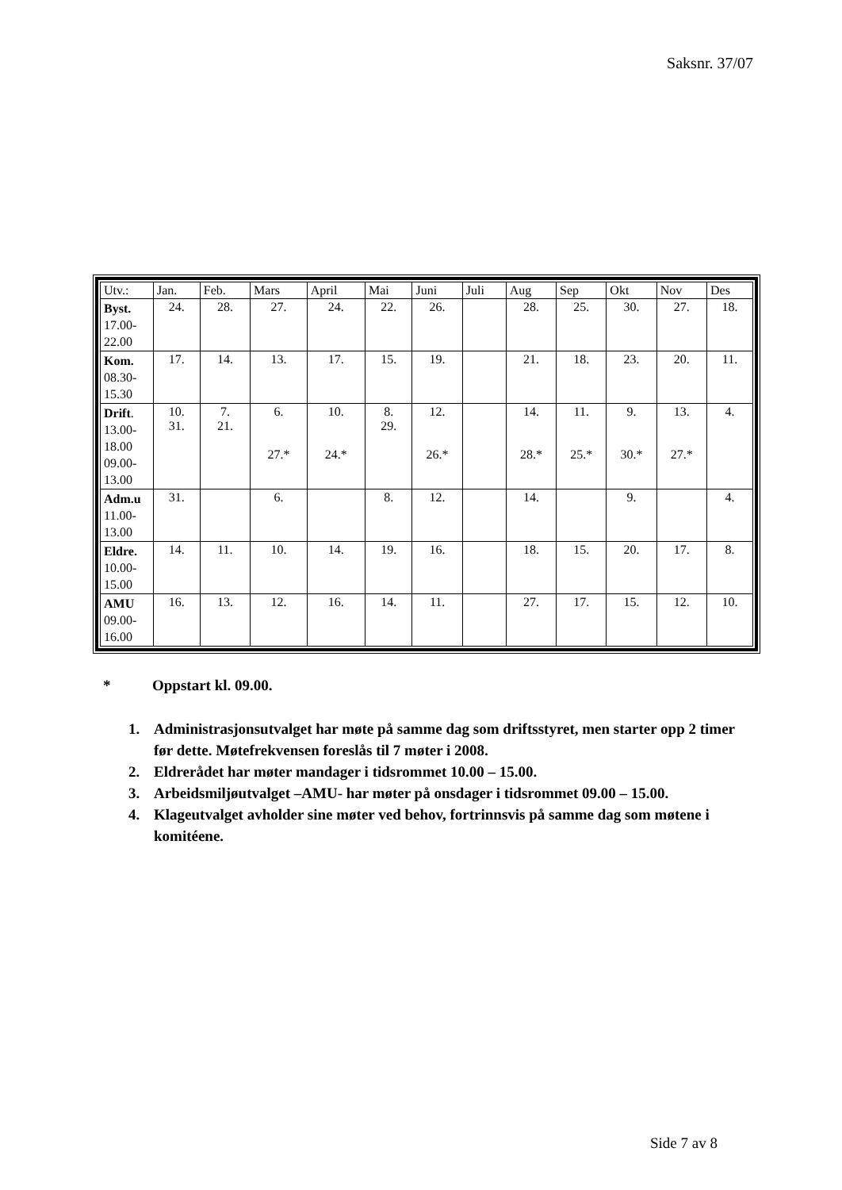Saksnr. 37/07
| Utv.: | Jan. | Feb. | Mars | April | Mai | Juni | Juli | Aug | Sep | Okt | Nov | Des |
| --- | --- | --- | --- | --- | --- | --- | --- | --- | --- | --- | --- | --- |
| Byst. 17.00- 22.00 | 24. | 28. | 27. | 24. | 22. | 26. | | 28. | 25. | 30. | 27. | 18. |
| Kom. 08.30- 15.30 | 17. | 14. | 13. | 17. | 15. | 19. | | 21. | 18. | 23. | 20. | 11. |
| Drift . 13.00- 18.00 09.00- 13.00 | 10. 31. | 7. 21. | 6. 27.* | 10. 24.* | 8. 29. | 12. 26.* | | 14. 28.* | 11. 25.* | 9. 30.* | 13. 27.* | 4. |
| Adm.u 11.00- 13.00 | 31. | | 6. | | 8. | 12. | | 14. | | 9. | | 4. |
| Eldre. 10.00- 15.00 | 14. | 11. | 10. | 14. | 19. | 16. | | 18. | 15. | 20. | 17. | 8. |
| AMU 09.00- 16.00 | 16. | 13. | 12. | 16. | 14. | 11. | | 27. | 17. | 15. | 12. | 10. |
* Oppstart kl. 09.00.
1. Administrasjonsutvalget har møte på samme dag som driftsstyret, men starter opp 2 timer før dette. Møtefrekvensen foreslås til 7 møter i 2008.
2. Eldrerådet har møter mandager i tidsrommet 10.00 – 15.00.
3. Arbeidsmiljøutvalget –AMU- har møter på onsdager i tidsrommet 09.00 – 15.00.
4. Klageutvalget avholder sine møter ved behov, fortrinnsvis på samme dag som møtene i komitéene.
Side 7 av 8